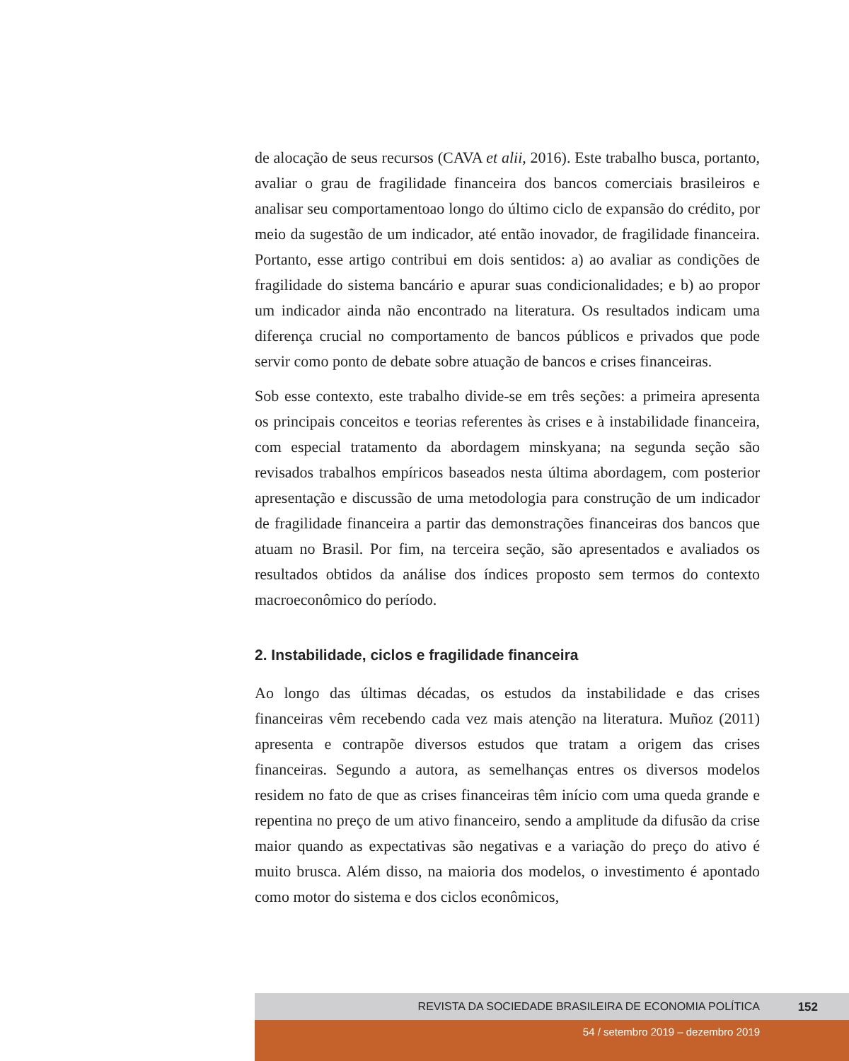de alocação de seus recursos (CAVA et alii, 2016). Este trabalho busca, portanto, avaliar o grau de fragilidade financeira dos bancos comerciais brasileiros e analisar seu comportamentoao longo do último ciclo de expansão do crédito, por meio da sugestão de um indicador, até então inovador, de fragilidade financeira. Portanto, esse artigo contribui em dois sentidos: a) ao avaliar as condições de fragilidade do sistema bancário e apurar suas condicionalidades; e b) ao propor um indicador ainda não encontrado na literatura. Os resultados indicam uma diferença crucial no comportamento de bancos públicos e privados que pode servir como ponto de debate sobre atuação de bancos e crises financeiras.
Sob esse contexto, este trabalho divide-se em três seções: a primeira apresenta os principais conceitos e teorias referentes às crises e à instabilidade financeira, com especial tratamento da abordagem minskyana; na segunda seção são revisados trabalhos empíricos baseados nesta última abordagem, com posterior apresentação e discussão de uma metodologia para construção de um indicador de fragilidade financeira a partir das demonstrações financeiras dos bancos que atuam no Brasil. Por fim, na terceira seção, são apresentados e avaliados os resultados obtidos da análise dos índices proposto sem termos do contexto macroeconômico do período.
2. Instabilidade, ciclos e fragilidade financeira
Ao longo das últimas décadas, os estudos da instabilidade e das crises financeiras vêm recebendo cada vez mais atenção na literatura. Muñoz (2011) apresenta e contrapõe diversos estudos que tratam a origem das crises financeiras. Segundo a autora, as semelhanças entres os diversos modelos residem no fato de que as crises financeiras têm início com uma queda grande e repentina no preço de um ativo financeiro, sendo a amplitude da difusão da crise maior quando as expectativas são negativas e a variação do preço do ativo é muito brusca. Além disso, na maioria dos modelos, o investimento é apontado como motor do sistema e dos ciclos econômicos,
REVISTA DA SOCIEDADE BRASILEIRA DE ECONOMIA POLÍTICA 152
54 / setembro 2019 – dezembro 2019